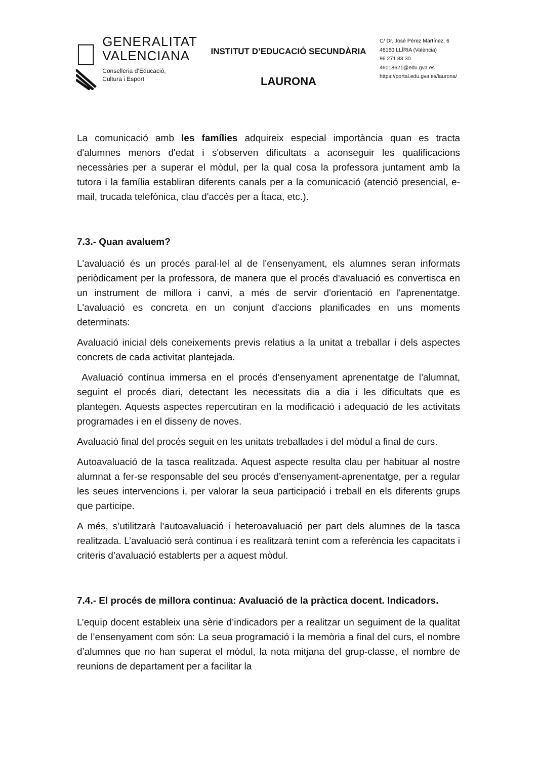GENERALITAT
VALENCIANA
Conselleria d’Educació,
Cultura i Esport
INSTITUT D’EDUCACIÓ SECUNDÀRIA
LAURONA
C/ Dr. José Pérez Martínez, 6
46160 LLÍRIA (València)
96 271 83 30
46018621@edu.gva.es
https://portal.edu.gva.es/laurona/
La comunicació amb les famílies adquireix especial importància quan es tracta d'alumnes menors d'edat i s'observen dificultats a aconseguir les qualificacions necessàries per a superar el mòdul, per la qual cosa la professora juntament amb la tutora i la família establiran diferents canals per a la comunicació (atenció presencial, e-mail, trucada telefònica, clau d'accés per a Ítaca, etc.).
7.3.- Quan avaluem?
L'avaluació és un procés paral·lel al de l'ensenyament, els alumnes seran informats periòdicament per la professora, de manera que el procés d'avaluació es convertisca en un instrument de millora i canvi, a més de servir d'orientació en l'aprenentatge. L'avaluació es concreta en un conjunt d'accions planificades en uns moments determinats:
Avaluació inicial dels coneixements previs relatius a la unitat a treballar i dels aspectes concrets de cada activitat plantejada.
Avaluació contínua immersa en el procés d’ensenyament aprenentatge de l’alumnat, seguint el procés diari, detectant les necessitats dia a dia i les dificultats que es plantegen. Aquests aspectes repercutiran en la modificació i adequació de les activitats programades i en el disseny de noves.
Avaluació final del procés seguit en les unitats treballades i del mòdul a final de curs.
Autoavaluació de la tasca realitzada. Aquest aspecte resulta clau per habituar al nostre alumnat a fer-se responsable del seu procés d’ensenyament-aprenentatge, per a regular les seues intervencions i, per valorar la seua participació i treball en els diferents grups que participe.
A més, s’utilitzarà l’autoavaluació i heteroavaluació per part dels alumnes de la tasca realitzada. L’avaluació serà continua i es realitzarà tenint com a referència les capacitats i criteris d’avaluació establerts per a aquest mòdul.
7.4.- El procés de millora continua: Avaluació de la pràctica docent. Indicadors.
L’equip docent estableix una sèrie d’indicadors per a realitzar un seguiment de la qualitat de l’ensenyament com són: La seua programació i la memòria a final del curs, el nombre d’alumnes que no han superat el mòdul, la nota mitjana del grup-classe, el nombre de reunions de departament per a facilitar la